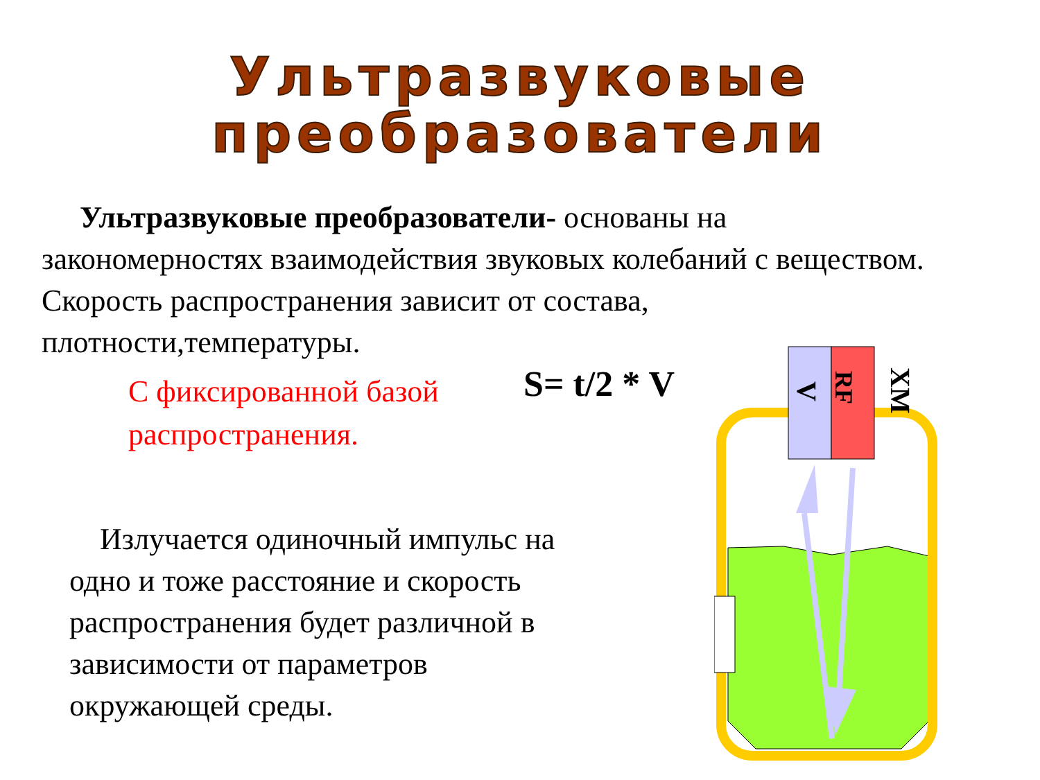Ультразвуковые
преобразователи
Ультразвуковые преобразователи- основаны на закономерностях взаимодействия звуковых колебаний с веществом. Скорость распространения зависит от состава, плотности,температуры.
С фиксированной базой распространения.
S= t/2 * V
Излучается одиночный импульс на одно и тоже расстояние и скорость распространения будет различной в зависимости от параметров окружающей среды.
V
RF
XM